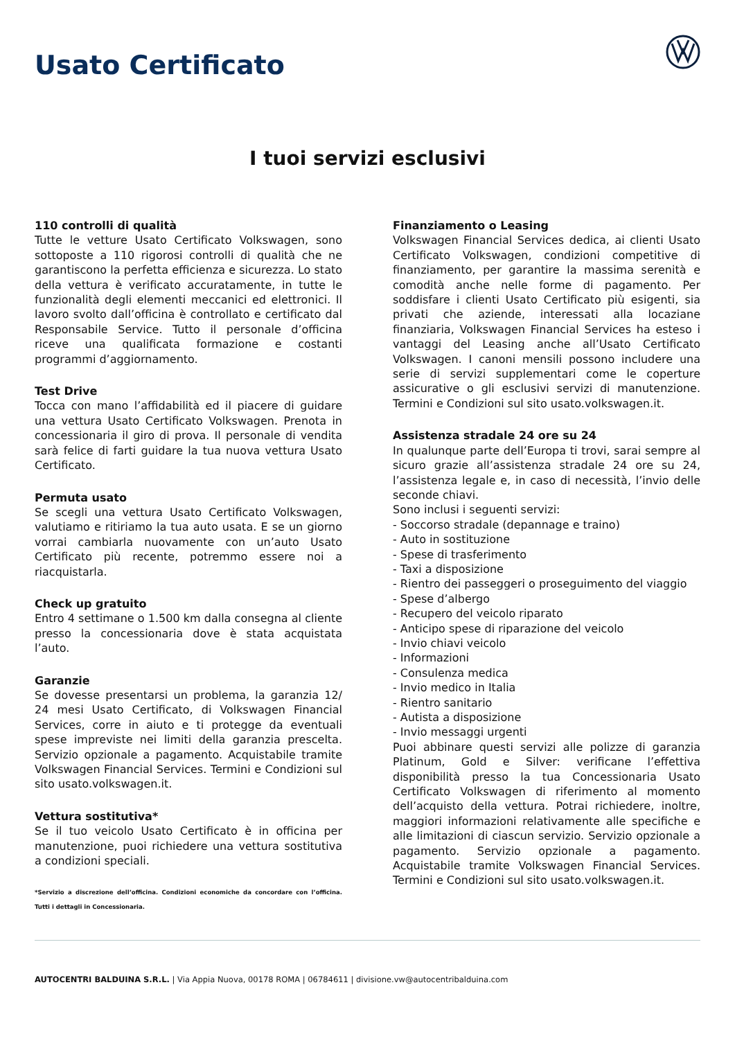Usato Certificato
I tuoi servizi esclusivi
110 controlli di qualità
Tutte le vetture Usato Certificato Volkswagen, sono sottoposte a 110 rigorosi controlli di qualità che ne garantiscono la perfetta efficienza e sicurezza. Lo stato della vettura è verificato accuratamente, in tutte le funzionalità degli elementi meccanici ed elettronici. Il lavoro svolto dall’officina è controllato e certificato dal Responsabile Service. Tutto il personale d’officina riceve una qualificata formazione e costanti programmi d’aggiornamento.
Test Drive
Tocca con mano l’affidabilità ed il piacere di guidare una vettura Usato Certificato Volkswagen. Prenota in concessionaria il giro di prova. Il personale di vendita sarà felice di farti guidare la tua nuova vettura Usato Certificato.
Permuta usato
Se scegli una vettura Usato Certificato Volkswagen, valutiamo e ritiriamo la tua auto usata. E se un giorno vorrai cambiarla nuovamente con un’auto Usato Certificato più recente, potremmo essere noi a riacquistarla.
Check up gratuito
Entro 4 settimane o 1.500 km dalla consegna al cliente presso la concessionaria dove è stata acquistata l’auto.
Garanzie
Se dovesse presentarsi un problema, la garanzia 12/ 24 mesi Usato Certificato, di Volkswagen Financial Services, corre in aiuto e ti protegge da eventuali spese impreviste nei limiti della garanzia prescelta. Servizio opzionale a pagamento. Acquistabile tramite Volkswagen Financial Services. Termini e Condizioni sul sito usato.volkswagen.it.
Vettura sostitutiva*
Se il tuo veicolo Usato Certificato è in officina per manutenzione, puoi richiedere una vettura sostitutiva a condizioni speciali.
*Servizio a discrezione dell’officina. Condizioni economiche da concordare con l’officina. Tutti i dettagli in Concessionaria.
Finanziamento o Leasing
Volkswagen Financial Services dedica, ai clienti Usato Certificato Volkswagen, condizioni competitive di finanziamento, per garantire la massima serenità e comodità anche nelle forme di pagamento. Per soddisfare i clienti Usato Certificato più esigenti, sia privati che aziende, interessati alla locaziane finanziaria, Volkswagen Financial Services ha esteso i vantaggi del Leasing anche all’Usato Certificato Volkswagen. I canoni mensili possono includere una serie di servizi supplementari come le coperture assicurative o gli esclusivi servizi di manutenzione. Termini e Condizioni sul sito usato.volkswagen.it.
Assistenza stradale 24 ore su 24
In qualunque parte dell’Europa ti trovi, sarai sempre al sicuro grazie all’assistenza stradale 24 ore su 24, l’assistenza legale e, in caso di necessità, l’invio delle seconde chiavi.
Sono inclusi i seguenti servizi:
- Soccorso stradale (depannage e traino)
- Auto in sostituzione
- Spese di trasferimento
- Taxi a disposizione
- Rientro dei passeggeri o proseguimento del viaggio
- Spese d’albergo
- Recupero del veicolo riparato
- Anticipo spese di riparazione del veicolo
- Invio chiavi veicolo
- Informazioni
- Consulenza medica
- Invio medico in Italia
- Rientro sanitario
- Autista a disposizione
- Invio messaggi urgenti
Puoi abbinare questi servizi alle polizze di garanzia Platinum, Gold e Silver: verificane l’effettiva disponibilità presso la tua Concessionaria Usato Certificato Volkswagen di riferimento al momento dell’acquisto della vettura. Potrai richiedere, inoltre, maggiori informazioni relativamente alle specifiche e alle limitazioni di ciascun servizio. Servizio opzionale a pagamento. Servizio opzionale a pagamento. Acquistabile tramite Volkswagen Financial Services. Termini e Condizioni sul sito usato.volkswagen.it.
AUTOCENTRI BALDUINA S.R.L. | Via Appia Nuova, 00178 ROMA | 06784611 | divisione.vw@autocentribalduina.com